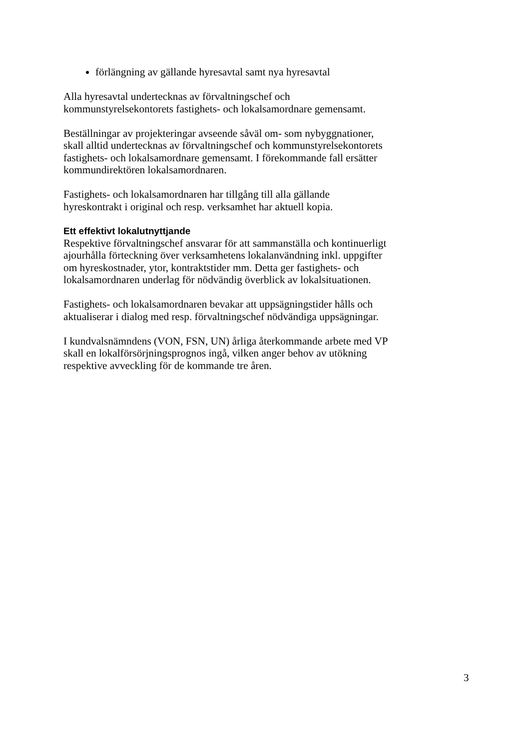förlängning av gällande hyresavtal samt nya hyresavtal
Alla hyresavtal undertecknas av förvaltningschef och
kommunstyrelsekontorets fastighets- och lokalsamordnare gemensamt.
Beställningar av projekteringar avseende såväl om- som nybyggnationer,
skall alltid undertecknas av förvaltningschef och kommunstyrelsekontorets
fastighets- och lokalsamordnare gemensamt. I förekommande fall ersätter
kommundirektören lokalsamordnaren.
Fastighets- och lokalsamordnaren har tillgång till alla gällande
hyreskontrakt i original och resp. verksamhet har aktuell kopia.
Ett effektivt lokalutnyttjande
Respektive förvaltningschef ansvarar för att sammanställa och kontinuerligt
ajourhålla förteckning över verksamhetens lokalanvändning inkl. uppgifter
om hyreskostnader, ytor, kontraktstider mm. Detta ger fastighets- och
lokalsamordnaren underlag för nödvändig överblick av lokalsituationen.
Fastighets- och lokalsamordnaren bevakar att uppsägningstider hålls och
aktualiserar i dialog med resp. förvaltningschef nödvändiga uppsägningar.
I kundvalsnämndens (VON, FSN, UN) årliga återkommande arbete med VP
skall en lokalförsörjningsprognos ingå, vilken anger behov av utökning
respektive avveckling för de kommande tre åren.
3